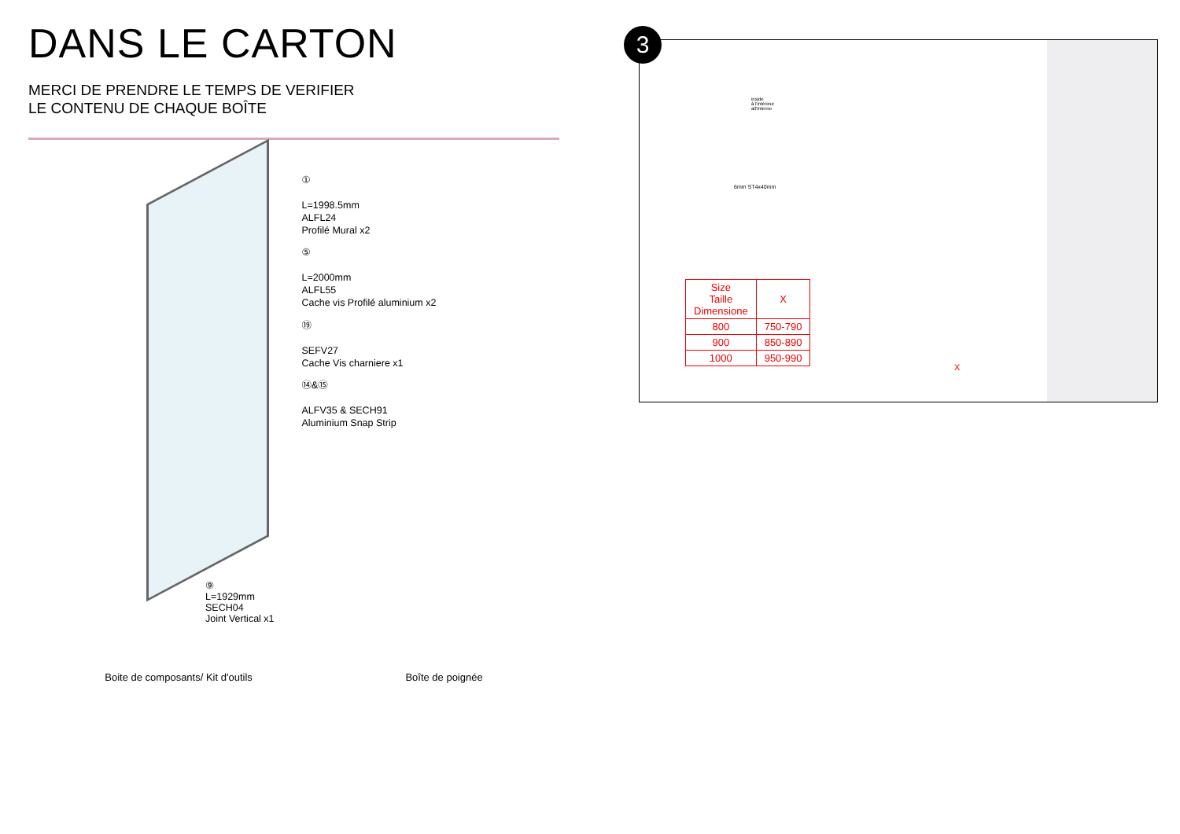DANS LE CARTON
MERCI DE PRENDRE LE TEMPS DE VERIFIER
LE CONTENU DE CHAQUE BOÎTE
①
L=1998.5mm
ALFL24
Profilé Mural x2
⑤
L=2000mm
ALFL55
Cache vis Profilé aluminium x2
⑲
SEFV27
Cache Vis charniere x1
⑭&⑮
ALFV35 & SECH91
Aluminium Snap Strip
⑨
L=1929mm
SECH04
Joint Vertical x1
Boite de composants/ Kit d'outils Boîte de poignée
3
inside
à l'intérieur
all'Interno
6mm ST4x40mm
| Size Taille Dimensione | X |
| --- | --- |
| 800 | 750-790 |
| 900 | 850-890 |
| 1000 | 950-990 |
X